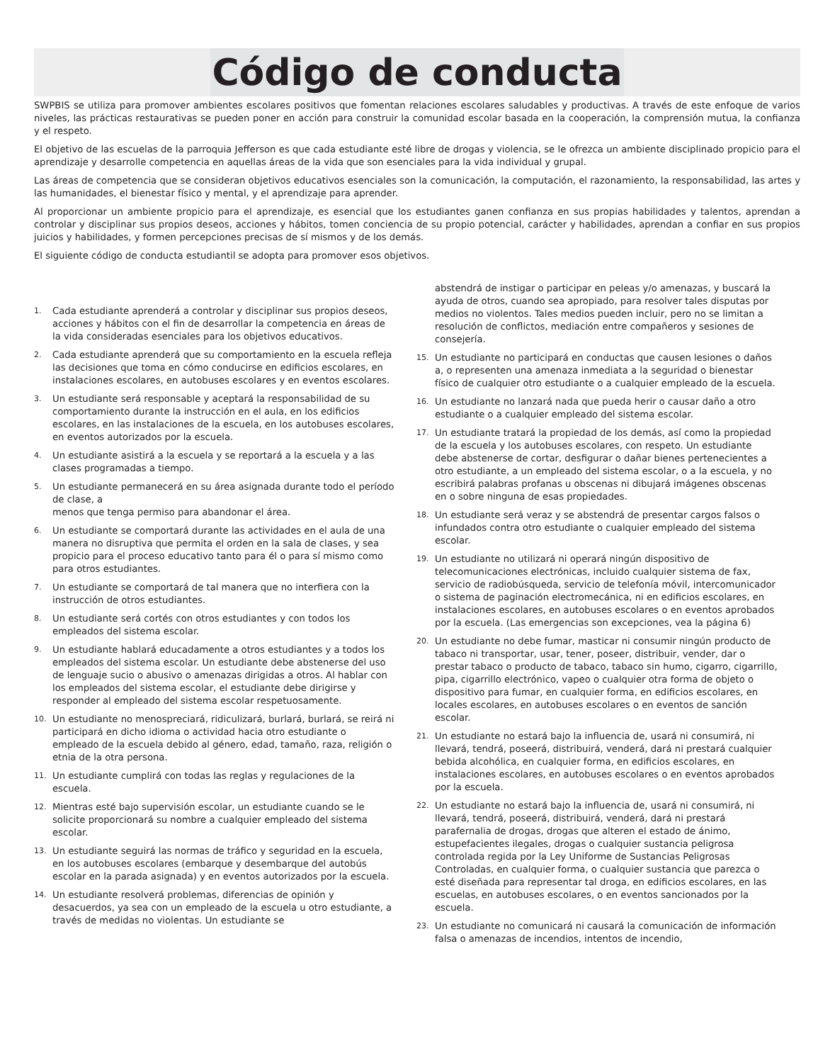Código de conducta
SWPBIS se utiliza para promover ambientes escolares positivos que fomentan relaciones escolares saludables y productivas. A través de este enfoque de varios niveles, las prácticas restaurativas se pueden poner en acción para construir la comunidad escolar basada en la cooperación, la comprensión mutua, la confianza y el respeto.
El objetivo de las escuelas de la parroquia Jefferson es que cada estudiante esté libre de drogas y violencia, se le ofrezca un ambiente disciplinado propicio para el aprendizaje y desarrolle competencia en aquellas áreas de la vida que son esenciales para la vida individual y grupal.
Las áreas de competencia que se consideran objetivos educativos esenciales son la comunicación, la computación, el razonamiento, la responsabilidad, las artes y las humanidades, el bienestar físico y mental, y el aprendizaje para aprender.
Al proporcionar un ambiente propicio para el aprendizaje, es esencial que los estudiantes ganen confianza en sus propias habilidades y talentos, aprendan a controlar y disciplinar sus propios deseos, acciones y hábitos, tomen conciencia de su propio potencial, carácter y habilidades, aprendan a confiar en sus propios juicios y habilidades, y formen percepciones precisas de sí mismos y de los demás.
El siguiente código de conducta estudiantil se adopta para promover esos objetivos.
1. Cada estudiante aprenderá a controlar y disciplinar sus propios deseos, acciones y hábitos con el fin de desarrollar la competencia en áreas de la vida consideradas esenciales para los objetivos educativos.
2. Cada estudiante aprenderá que su comportamiento en la escuela refleja las decisiones que toma en cómo conducirse en edificios escolares, en instalaciones escolares, en autobuses escolares y en eventos escolares.
3. Un estudiante será responsable y aceptará la responsabilidad de su comportamiento durante la instrucción en el aula, en los edificios escolares, en las instalaciones de la escuela, en los autobuses escolares, en eventos autorizados por la escuela.
4. Un estudiante asistirá a la escuela y se reportará a la escuela y a las clases programadas a tiempo.
5. Un estudiante permanecerá en su área asignada durante todo el período de clase, a
menos que tenga permiso para abandonar el área.
6. Un estudiante se comportará durante las actividades en el aula de una manera no disruptiva que permita el orden en la sala de clases, y sea propicio para el proceso educativo tanto para él o para sí mismo como para otros estudiantes.
7. Un estudiante se comportará de tal manera que no interfiera con la instrucción de otros estudiantes.
8. Un estudiante será cortés con otros estudiantes y con todos los empleados del sistema escolar.
9. Un estudiante hablará educadamente a otros estudiantes y a todos los empleados del sistema escolar. Un estudiante debe abstenerse del uso de lenguaje sucio o abusivo o amenazas dirigidas a otros. Al hablar con los empleados del sistema escolar, el estudiante debe dirigirse y responder al empleado del sistema escolar respetuosamente.
10. Un estudiante no menospreciará, ridiculizará, burlará, burlará, se reirá ni participará en dicho idioma o actividad hacia otro estudiante o empleado de la escuela debido al género, edad, tamaño, raza, religión o etnia de la otra persona.
11. Un estudiante cumplirá con todas las reglas y regulaciones de la escuela.
12. Mientras esté bajo supervisión escolar, un estudiante cuando se le solicite proporcionará su nombre a cualquier empleado del sistema escolar.
13. Un estudiante seguirá las normas de tráfico y seguridad en la escuela, en los autobuses escolares (embarque y desembarque del autobús escolar en la parada asignada) y en eventos autorizados por la escuela.
14. Un estudiante resolverá problemas, diferencias de opinión y desacuerdos, ya sea con un empleado de la escuela u otro estudiante, a través de medidas no violentas. Un estudiante se
abstendrá de instigar o participar en peleas y/o amenazas, y buscará la ayuda de otros, cuando sea apropiado, para resolver tales disputas por medios no violentos. Tales medios pueden incluir, pero no se limitan a resolución de conflictos, mediación entre compañeros y sesiones de consejería.
15. Un estudiante no participará en conductas que causen lesiones o daños a, o representen una amenaza inmediata a la seguridad o bienestar físico de cualquier otro estudiante o a cualquier empleado de la escuela.
16. Un estudiante no lanzará nada que pueda herir o causar daño a otro estudiante o a cualquier empleado del sistema escolar.
17. Un estudiante tratará la propiedad de los demás, así como la propiedad de la escuela y los autobuses escolares, con respeto. Un estudiante debe abstenerse de cortar, desfigurar o dañar bienes pertenecientes a otro estudiante, a un empleado del sistema escolar, o a la escuela, y no escribirá palabras profanas u obscenas ni dibujará imágenes obscenas en o sobre ninguna de esas propiedades.
18. Un estudiante será veraz y se abstendrá de presentar cargos falsos o infundados contra otro estudiante o cualquier empleado del sistema escolar.
19. Un estudiante no utilizará ni operará ningún dispositivo de telecomunicaciones electrónicas, incluido cualquier sistema de fax, servicio de radiobúsqueda, servicio de telefonía móvil, intercomunicador o sistema de paginación electromecánica, ni en edificios escolares, en instalaciones escolares, en autobuses escolares o en eventos aprobados por la escuela. (Las emergencias son excepciones, vea la página 6)
20. Un estudiante no debe fumar, masticar ni consumir ningún producto de tabaco ni transportar, usar, tener, poseer, distribuir, vender, dar o prestar tabaco o producto de tabaco, tabaco sin humo, cigarro, cigarrillo, pipa, cigarrillo electrónico, vapeo o cualquier otra forma de objeto o dispositivo para fumar, en cualquier forma, en edificios escolares, en locales escolares, en autobuses escolares o en eventos de sanción escolar.
21. Un estudiante no estará bajo la influencia de, usará ni consumirá, ni llevará, tendrá, poseerá, distribuirá, venderá, dará ni prestará cualquier bebida alcohólica, en cualquier forma, en edificios escolares, en instalaciones escolares, en autobuses escolares o en eventos aprobados por la escuela.
22. Un estudiante no estará bajo la influencia de, usará ni consumirá, ni llevará, tendrá, poseerá, distribuirá, venderá, dará ni prestará parafernalia de drogas, drogas que alteren el estado de ánimo, estupefacientes ilegales, drogas o cualquier sustancia peligrosa controlada regida por la Ley Uniforme de Sustancias Peligrosas Controladas, en cualquier forma, o cualquier sustancia que parezca o esté diseñada para representar tal droga, en edificios escolares, en las escuelas, en autobuses escolares, o en eventos sancionados por la escuela.
23. Un estudiante no comunicará ni causará la comunicación de información falsa o amenazas de incendios, intentos de incendio,